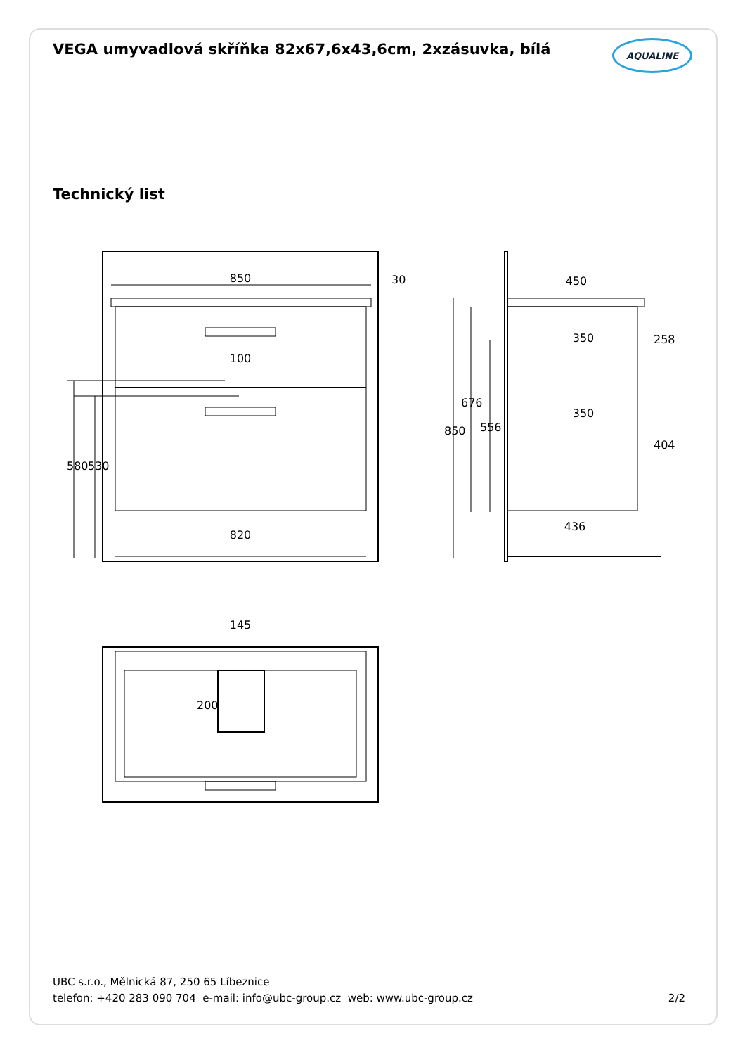VEGA umyvadlová skříňka 82x67,6x43,6cm, 2xzásuvka, bílá AQUALINE
Technický list
850
30
100
820
580
530
450
350
350
258
404
850
676
556
436
145
200
UBC s.r.o., Mělnická 87, 250 65 Líbeznice
telefon: +420 283 090 704 e-mail: info@ubc-group.cz web: www.ubc-group.cz
2/2